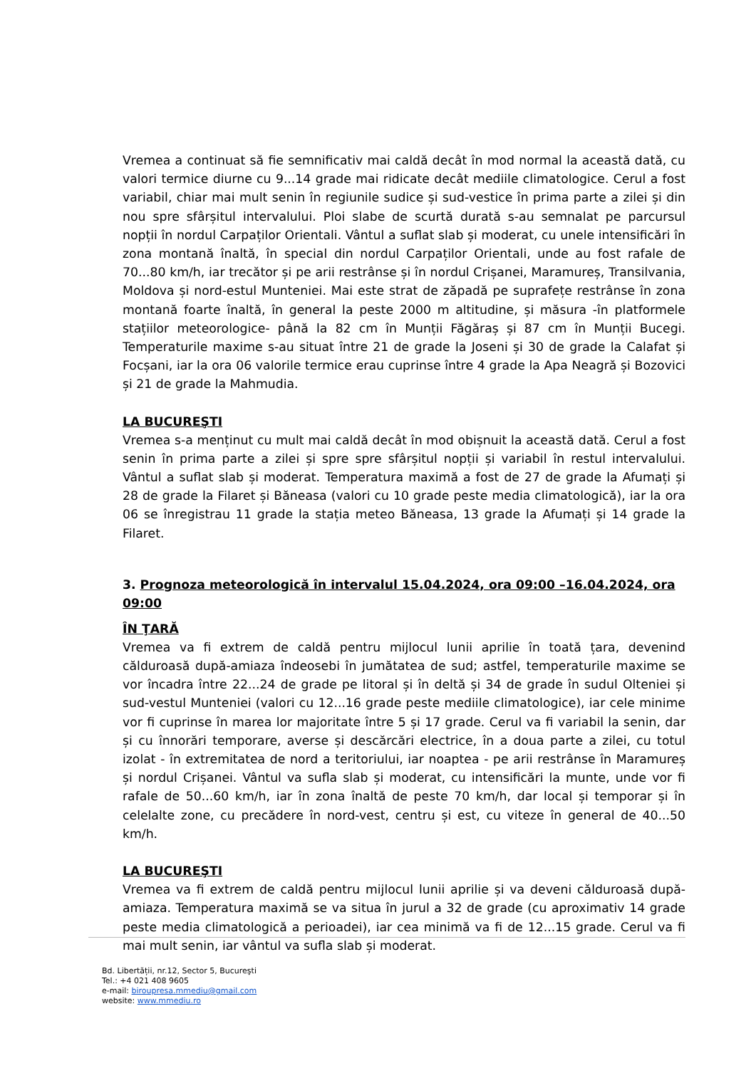Vremea a continuat să fie semnificativ mai caldă decât în mod normal la această dată, cu valori termice diurne cu 9...14 grade mai ridicate decât mediile climatologice. Cerul a fost variabil, chiar mai mult senin în regiunile sudice și sud-vestice în prima parte a zilei și din nou spre sfârșitul intervalului. Ploi slabe de scurtă durată s-au semnalat pe parcursul nopții în nordul Carpaților Orientali. Vântul a suflat slab și moderat, cu unele intensificări în zona montană înaltă, în special din nordul Carpaților Orientali, unde au fost rafale de 70...80 km/h, iar trecător și pe arii restrânse și în nordul Crișanei, Maramureș, Transilvania, Moldova și nord-estul Munteniei. Mai este strat de zăpadă pe suprafețe restrânse în zona montană foarte înaltă, în general la peste 2000 m altitudine, și măsura -în platformele stațiilor meteorologice- până la 82 cm în Munții Făgăraș și 87 cm în Munții Bucegi. Temperaturile maxime s-au situat între 21 de grade la Joseni și 30 de grade la Calafat și Focșani, iar la ora 06 valorile termice erau cuprinse între 4 grade la Apa Neagră și Bozovici și 21 de grade la Mahmudia.
LA BUCUREŞTI
Vremea s-a menținut cu mult mai caldă decât în mod obișnuit la această dată. Cerul a fost senin în prima parte a zilei și spre spre sfârșitul nopții și variabil în restul intervalului. Vântul a suflat slab și moderat. Temperatura maximă a fost de 27 de grade la Afumați și 28 de grade la Filaret și Băneasa (valori cu 10 grade peste media climatologică), iar la ora 06 se înregistrau 11 grade la stația meteo Băneasa, 13 grade la Afumați și 14 grade la Filaret.
3. Prognoza meteorologică în intervalul 15.04.2024, ora 09:00 –16.04.2024, ora 09:00
ÎN ŢARĂ
Vremea va fi extrem de caldă pentru mijlocul lunii aprilie în toată țara, devenind călduroasă după-amiaza îndeosebi în jumătatea de sud; astfel, temperaturile maxime se vor încadra între 22...24 de grade pe litoral și în deltă și 34 de grade în sudul Olteniei și sud-vestul Munteniei (valori cu 12...16 grade peste mediile climatologice), iar cele minime vor fi cuprinse în marea lor majoritate între 5 și 17 grade. Cerul va fi variabil la senin, dar și cu înnorări temporare, averse și descărcări electrice, în a doua parte a zilei, cu totul izolat - în extremitatea de nord a teritoriului, iar noaptea - pe arii restrânse în Maramureș și nordul Crișanei. Vântul va sufla slab și moderat, cu intensificări la munte, unde vor fi rafale de 50...60 km/h, iar în zona înaltă de peste 70 km/h, dar local și temporar și în celelalte zone, cu precădere în nord-vest, centru și est, cu viteze în general de 40...50 km/h.
LA BUCUREŞTI
Vremea va fi extrem de caldă pentru mijlocul lunii aprilie și va deveni călduroasă după-amiaza. Temperatura maximă se va situa în jurul a 32 de grade (cu aproximativ 14 grade peste media climatologică a perioadei), iar cea minimă va fi de 12...15 grade. Cerul va fi mai mult senin, iar vântul va sufla slab și moderat.
Bd. Libertății, nr.12, Sector 5, Bucureşti
Tel.: +4 021 408 9605
e-mail: biroupresa.mmediu@gmail.com
website: www.mmediu.ro